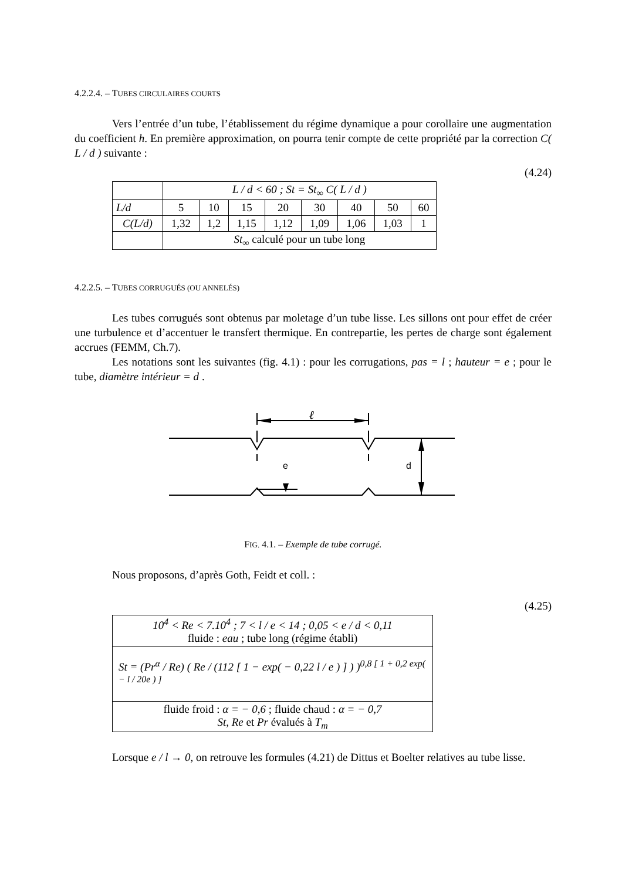4.2.2.4. – TUBES CIRCULAIRES COURTS
Vers l’entrée d’un tube, l’établissement du régime dynamique a pour corollaire une augmentation du coefficient h. En première approximation, on pourra tenir compte de cette propriété par la correction C( L / d ) suivante :
(4.24)
| | L / d < 60 ; St = St<sub>∞</sub> C( L / d ) | | | | | | | |
| L/d | 5 | 10 | 15 | 20 | 30 | 40 | 50 | 60 |
| C(L/d) | 1,32 | 1,2 | 1,15 | 1,12 | 1,09 | 1,06 | 1,03 | 1 |
| | St<sub>∞</sub> calculé pour un tube long | | | | | | | |
4.2.2.5. – TUBES CORRUGUÉS (OU ANNELÉS)
Les tubes corrugués sont obtenus par moletage d’un tube lisse. Les sillons ont pour effet de créer une turbulence et d’accentuer le transfert thermique. En contrepartie, les pertes de charge sont également accrues (FEMM, Ch.7).
Les notations sont les suivantes (fig. 4.1) : pour les corrugations, pas = l ; hauteur = e ; pour le tube, diamètre intérieur = d .
ℓ
e
d
FIG. 4.1. – Exemple de tube corrugé.
Nous proposons, d’après Goth, Feidt et coll. :
(4.25)
| 10<sup>4</sup> < Re < 7.10<sup>4</sup> ; 7 < l / e < 14 ; 0,05 < e / d < 0,11 fluide : eau ; tube long (régime établi) |
| St = (Pr<sup>α</sup> / Re) ( Re / (112 [ 1 − exp( − 0,22 l / e ) ] ) )<sup>0,8 [ 1 + 0,2 exp( − l / 20e ) ]</sup> |
| fluide froid : α = − 0,6 ; fluide chaud : α = − 0,7 St, Re et Pr évalués à T<sub>m</sub> |
Lorsque e / l → 0, on retrouve les formules (4.21) de Dittus et Boelter relatives au tube lisse.